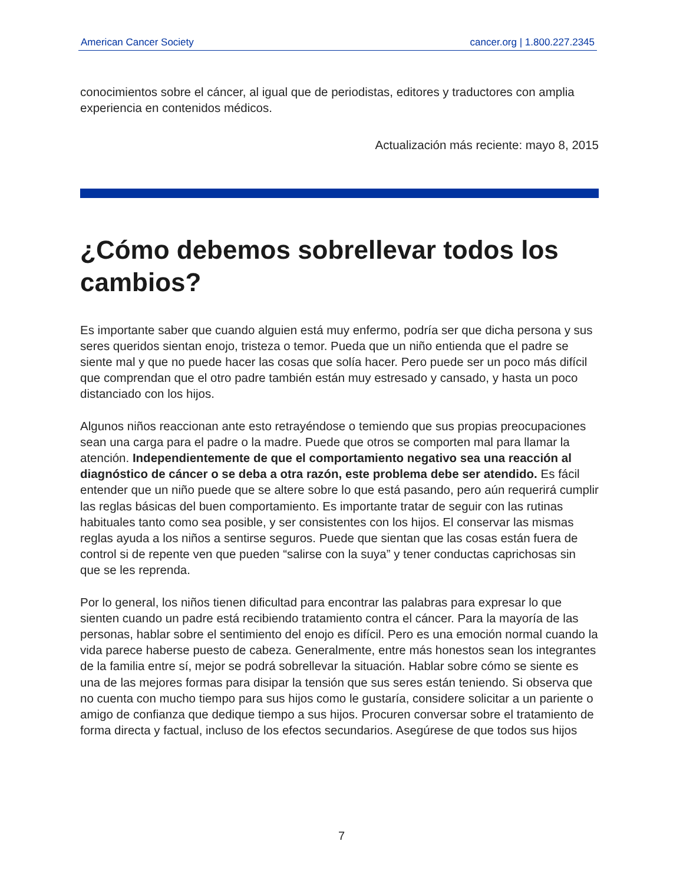American Cancer Society cancer.org | 1.800.227.2345
conocimientos sobre el cáncer, al igual que de periodistas, editores y traductores con amplia experiencia en contenidos médicos.
Actualización más reciente: mayo 8, 2015
¿Cómo debemos sobrellevar todos los cambios?
Es importante saber que cuando alguien está muy enfermo, podría ser que dicha persona y sus seres queridos sientan enojo, tristeza o temor. Pueda que un niño entienda que el padre se siente mal y que no puede hacer las cosas que solía hacer. Pero puede ser un poco más difícil que comprendan que el otro padre también están muy estresado y cansado, y hasta un poco distanciado con los hijos.
Algunos niños reaccionan ante esto retrayéndose o temiendo que sus propias preocupaciones sean una carga para el padre o la madre. Puede que otros se comporten mal para llamar la atención. Independientemente de que el comportamiento negativo sea una reacción al diagnóstico de cáncer o se deba a otra razón, este problema debe ser atendido. Es fácil entender que un niño puede que se altere sobre lo que está pasando, pero aún requerirá cumplir las reglas básicas del buen comportamiento. Es importante tratar de seguir con las rutinas habituales tanto como sea posible, y ser consistentes con los hijos. El conservar las mismas reglas ayuda a los niños a sentirse seguros. Puede que sientan que las cosas están fuera de control si de repente ven que pueden “salirse con la suya” y tener conductas caprichosas sin que se les reprenda.
Por lo general, los niños tienen dificultad para encontrar las palabras para expresar lo que sienten cuando un padre está recibiendo tratamiento contra el cáncer. Para la mayoría de las personas, hablar sobre el sentimiento del enojo es difícil. Pero es una emoción normal cuando la vida parece haberse puesto de cabeza. Generalmente, entre más honestos sean los integrantes de la familia entre sí, mejor se podrá sobrellevar la situación. Hablar sobre cómo se siente es una de las mejores formas para disipar la tensión que sus seres están teniendo. Si observa que no cuenta con mucho tiempo para sus hijos como le gustaría, considere solicitar a un pariente o amigo de confianza que dedique tiempo a sus hijos. Procuren conversar sobre el tratamiento de forma directa y factual, incluso de los efectos secundarios. Asegúrese de que todos sus hijos
7